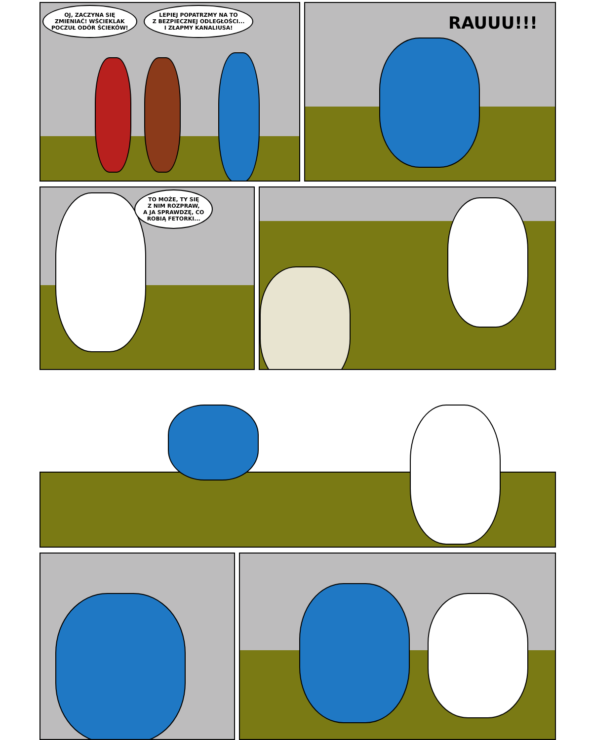OJ, ZACZYNA SIĘ
ZMIENIAĆ! WŚCIEKLAK
POCZUŁ ODÓR ŚCIEKÓW!
LEPIEJ POPATRZMY NA TO
Z BEZPIECZNEJ ODLEGŁOŚCI...
I ZŁAPMY KANALIUSA!
RAUUU!!!
TO MOŻE, TY SIĘ
Z NIM ROZPRAW,
A JA SPRAWDZĘ, CO
ROBIĄ FETORKI...